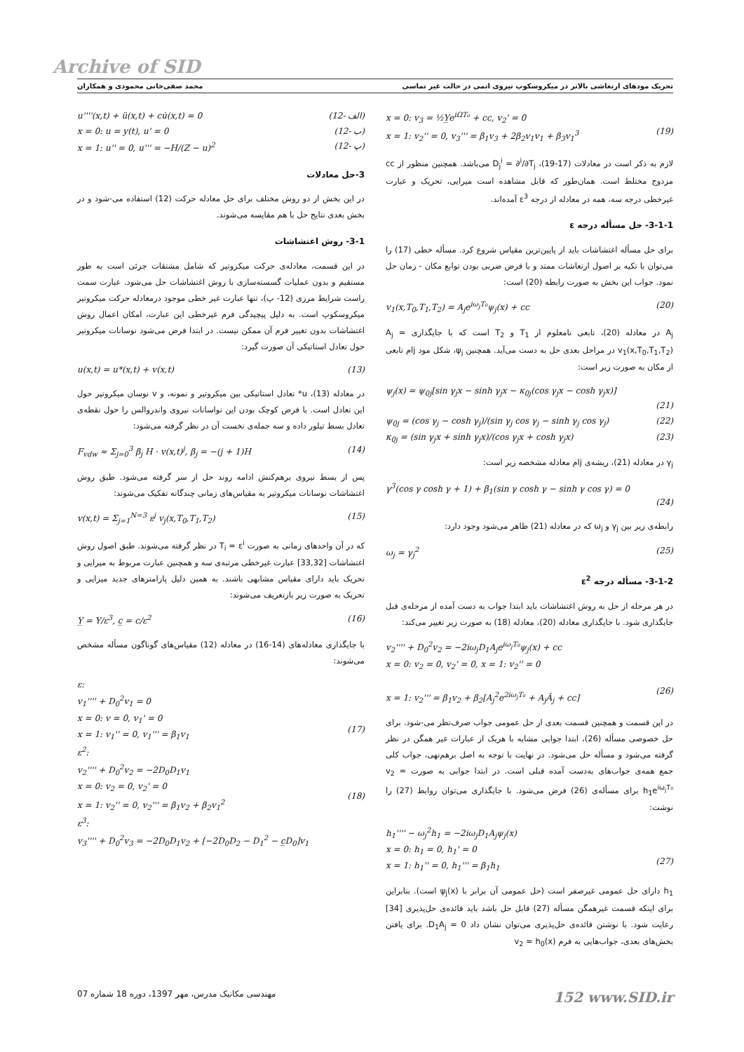Archive of SID
تحریک مودهای ارتعاشی بالاتر در میکروسکوپ نیروی اتمی در حالت غیر تماسی محمد صفی‌خانی محمودی و همکاران
u''''(x,t) + ü(x,t) + cu̇(x,t) = 0 (12- الف)
x = 0: u = y(t), u' = 0 (12- ب)
x = 1: u'' = 0, u''' = −H/(Z − u)<sup>2</sup> (12- پ)
3-حل معادلات
در این بخش از دو روش مختلف برای حل معادله حرکت (12) استفاده می-شود و در بخش بعدی نتایج حل با هم مقایسه می‌شوند.
3-1- روش اغتشاشات
در این قسمت، معادله‌ی حرکت میکروتیر که شامل مشتقات جزئی است به طور مستقیم و بدون عملیات گسسته‌سازی با روش اغتشاشات حل می‌شود. عبارت سمت راست شرایط مرزی (12- پ)، تنها عبارت غیر خطی موجود درمعادله حرکت میکروتیر میکروسکوپ است. به دلیل پیچیدگی فرم غیرخطی این عبارت، امکان اعمال روش اغتشاشات بدون تغییر فرم آن ممکن نیست. در ابتدا فرض می‌شود نوسانات میکروتیر حول تعادل استاتیکی آن صورت گیرد:
u(x,t) = u*(x,t) + v(x,t) (13)
در معادله (13)، u* تعادل استاتیکی بین میکروتیر و نمونه، و v نوسان میکروتیر حول این تعادل است. با فرض کوچک بودن این نواسانات نیروی واندروالس را حول نقطه‌ی تعادل بسط تیلور داده و سه جمله‌ی نخست آن در نظر گرفته می‌شود:
F<sub>vdw</sub> ≈ Σ<sub>j=0</sub><sup>3</sup> β<sub>j</sub> H · v(x,t)<sup>j</sup>, β<sub>j</sub> = −(j + 1)H (14)
پس از بسط نیروی برهم‌کنش ادامه روند حل از سر گرفته می‌شود. طبق روش اغتشاشات نوسانات میکروتیر به مقیاس‌های زمانی چندگانه تفکیک می‌شوند:
v(x,t) = Σ<sub>j=1</sub><sup>N=3</sup> ε<sup>j</sup> v<sub>j</sub>(x,T<sub>0</sub>,T<sub>1</sub>,T<sub>2</sub>) (15)
که در آن واحدهای زمانی به صورت T<sub>i</sub> = ε<sup>i</sup> در نظر گرفته می‌شوند. طبق اصول روش اغتشاشات [33,32] عبارت غیرخطی مرتبه‌ی سه و همچنین عبارت مربوط به میرایی و تحریک باید دارای مقیاس مشابهی باشند. به همین دلیل پارامترهای جدید میرایی و تحریک به صورت زیر بازتعریف می‌شوند:
Y̲ = Y/ε<sup>3</sup>, c̲ = c/ε<sup>2</sup> (16)
با جایگذاری معادله‌های (14-16) در معادله (12) مقیاس‌های گوناگون مسأله مشخص می‌شوند:
ε:
v<sub>1</sub>'''' + D<sub>0</sub><sup>2</sup>v<sub>1</sub> = 0
x = 0: v = 0, v<sub>1</sub>' = 0
x = 1: v<sub>1</sub>'' = 0, v<sub>1</sub>''' = β<sub>1</sub>v<sub>1</sub>
(17)
ε<sup>2</sup>:
v<sub>2</sub>'''' + D<sub>0</sub><sup>2</sup>v<sub>2</sub> = −2D<sub>0</sub>D<sub>1</sub>v<sub>1</sub>
x = 0: v<sub>2</sub> = 0, v<sub>2</sub>' = 0
x = 1: v<sub>2</sub>'' = 0, v<sub>2</sub>''' = β<sub>1</sub>v<sub>2</sub> + β<sub>2</sub>v<sub>1</sub><sup>2</sup>
(18)
ε<sup>3</sup>:
v<sub>3</sub>'''' + D<sub>0</sub><sup>2</sup>v<sub>3</sub> = −2D<sub>0</sub>D<sub>1</sub>v<sub>2</sub> + [−2D<sub>0</sub>D<sub>2</sub> − D<sub>1</sub><sup>2</sup> − c̲D<sub>0</sub>]v<sub>1</sub>
x = 0: v<sub>3</sub> = ½Y̲e<sup>iΩT₀</sup> + cc, v<sub>2</sub>' = 0
x = 1: v<sub>2</sub>'' = 0, v<sub>3</sub>''' = β<sub>1</sub>v<sub>3</sub> + 2β<sub>2</sub>v<sub>1</sub>v<sub>1</sub> + β<sub>3</sub>v<sub>1</sub><sup>3</sup>
(19)
لازم به ذکر است در معادلات (17-19)، D<sub>j</sub><sup>i</sup> = ∂<sup>i</sup>/∂T<sub>j</sub> می‌باشد. همچنین منظور از cc مزدوج مختلط است. همان‌طور که قابل مشاهده است میرایی، تحریک و عبارت غیرخطی درجه سه، همه در معادله از درجه ε<sup>3</sup> آمده‌اند.
3-1-1- حل مسأله درجه ε
برای حل مسأله اغتشاشات باید از پایین‌ترین مقیاس شروع کرد. مسأله خطی (17) را می‌توان با تکیه بر اصول ارتعاشات ممتد و با فرض ضربی بودن توابع مکان - زمان حل نمود. جواب این بخش به صورت رابطه (20) است:
v<sub>1</sub>(x,T<sub>0</sub>,T<sub>1</sub>,T<sub>2</sub>) = A<sub>j</sub>e<sup>iω<sub>j</sub>T₀</sup>ψ<sub>j</sub>(x) + cc (20)
A<sub>j</sub> در معادله (20)، تابعی نامعلوم از T<sub>1</sub> و T<sub>2</sub> است که با جایگذاری A<sub>j</sub> = v<sub>1</sub>(x,T<sub>0</sub>,T<sub>1</sub>,T<sub>2</sub>) در مراحل بعدی حل به دست می‌آید. همچنین ψ<sub>j</sub>، شکل مود jام تابعی از مکان به صورت زیر است:
ψ<sub>j</sub>(x) = ψ<sub>0j</sub>[sin γ<sub>j</sub>x − sinh γ<sub>j</sub>x − κ<sub>0j</sub>(cos γ<sub>j</sub>x − cosh γ<sub>j</sub>x)]
(21)
ψ<sub>0j</sub> = (cos γ<sub>j</sub> − cosh γ<sub>j</sub>)/(sin γ<sub>j</sub> cos γ<sub>j</sub> − sinh γ<sub>j</sub> cos γ<sub>j</sub>) (22)
κ<sub>0j</sub> = (sin γ<sub>j</sub>x + sinh γ<sub>j</sub>x)/(cos γ<sub>j</sub>x + cosh γ<sub>j</sub>x) (23)
γ<sub>j</sub> در معادله (21)، ریشه‌ی jام معادله مشخصه زیر است:
γ<sup>3</sup>(cos γ cosh γ + 1) + β<sub>1</sub>(sin γ cosh γ − sinh γ cos γ) = 0
(24)
رابطه‌ی زیر بین γ<sub>j</sub> و ω<sub>j</sub> که در معادله (21) ظاهر می‌شود وجود دارد:
ω<sub>j</sub> = γ<sub>j</sub><sup>2</sup> (25)
3-1-2- مسأله درجه ε<sup>2</sup>
در هر مرحله از حل به روش اغتشاشات باید ابتدا جواب به دست آمده از مرحله‌ی قبل جایگذاری شود. با جایگذاری معادله (20)، معادله (18) به صورت زیر تغییر می‌کند:
v<sub>2</sub>'''' + D<sub>0</sub><sup>2</sup>v<sub>2</sub> = −2iω<sub>j</sub>D<sub>1</sub>A<sub>j</sub>e<sup>iω<sub>j</sub>T₀</sup>ψ<sub>j</sub>(x) + cc
x = 0: v<sub>2</sub> = 0, v<sub>2</sub>' = 0, x = 1: v<sub>2</sub>'' = 0
x = 1: v<sub>2</sub>''' = β<sub>1</sub>v<sub>2</sub> + β<sub>2</sub>[A<sub>j</sub><sup>2</sup>e<sup>2iω<sub>j</sub>T₀</sup> + A<sub>j</sub>Ā<sub>j</sub> + cc]
(26)
در این قسمت و همچنین قسمت بعدی از حل عمومی جواب صرف‌نظر می-شود. برای حل خصوصی مسأله (26)، ابتدا جوابی مشابه با هریک از عبارات غیر همگن در نظر گرفته می‌شود و مسأله حل می‌شود. در نهایت با توجه به اصل برهم‌نهی، جواب کلی جمع همه‌ی جواب‌های به‌دست آمده قبلی است. در ابتدا جوابی به صورت v<sub>2</sub> = h<sub>1</sub>e<sup>iω<sub>j</sub>T₀</sup> برای مسأله‌ی (26) فرض می‌شود. با جایگذاری می‌توان روابط (27) را نوشت:
h<sub>1</sub>'''' − ω<sub>j</sub><sup>2</sup>h<sub>1</sub> = −2iω<sub>j</sub>D<sub>1</sub>A<sub>j</sub>ψ<sub>j</sub>(x)
x = 0: h<sub>1</sub> = 0, h<sub>1</sub>' = 0
x = 1: h<sub>1</sub>'' = 0, h<sub>1</sub>''' = β<sub>1</sub>h<sub>1</sub>
(27)
h<sub>1</sub> دارای حل عمومی غیرصفر است (حل عمومی آن برابر با ψ<sub>j</sub>(x) است). بنابراین برای اینکه قسمت غیرهمگن مسأله (27) قابل حل باشد باید قائده‌ی حل‌پذیری [34] رعایت شود. با نوشتن قائده‌ی حل‌پذیری می‌توان نشان داد D<sub>1</sub>A<sub>j</sub> = 0. برای یافتن بخش‌های بعدی، جواب‌هایی به فرم v<sub>2</sub> = h<sub>0</sub>(x)
مهندسی مکانیک مدرس، مهر 1397، دوره 18 شماره 07 152 www.SID.ir